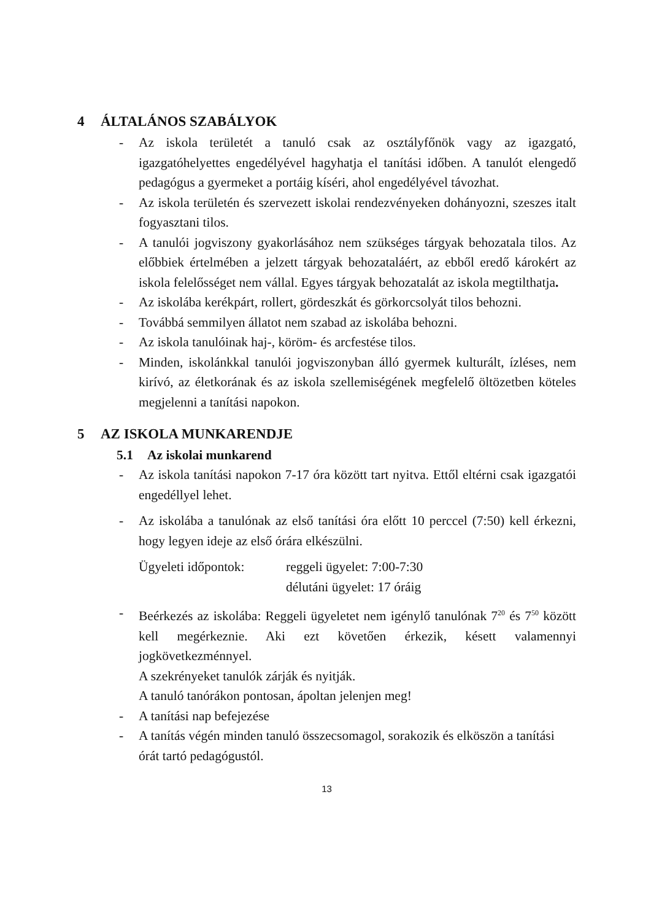4 ÁLTALÁNOS SZABÁLYOK
- Az iskola területét a tanuló csak az osztályfőnök vagy az igazgató, igazgatóhelyettes engedélyével hagyhatja el tanítási időben. A tanulót elengedő pedagógus a gyermeket a portáig kíséri, ahol engedélyével távozhat.
- Az iskola területén és szervezett iskolai rendezvényeken dohányozni, szeszes italt fogyasztani tilos.
- A tanulói jogviszony gyakorlásához nem szükséges tárgyak behozatala tilos. Az előbbiek értelmében a jelzett tárgyak behozataláért, az ebből eredő károkért az iskola felelősséget nem vállal. Egyes tárgyak behozatalát az iskola megtilthatja.
- Az iskolába kerékpárt, rollert, gördeszkát és görkorcsolyát tilos behozni.
- Továbbá semmilyen állatot nem szabad az iskolába behozni.
- Az iskola tanulóinak haj-, köröm- és arcfestése tilos.
- Minden, iskolánkkal tanulói jogviszonyban álló gyermek kulturált, ízléses, nem kirívó, az életkorának és az iskola szellemiségének megfelelő öltözetben köteles megjelenni a tanítási napokon.
5 AZ ISKOLA MUNKARENDJE
5.1 Az iskolai munkarend
- Az iskola tanítási napokon 7-17 óra között tart nyitva. Ettől eltérni csak igazgatói engedéllyel lehet.
- Az iskolába a tanulónak az első tanítási óra előtt 10 perccel (7:50) kell érkezni, hogy legyen ideje az első órára elkészülni.
Ügyeleti időpontok: reggeli ügyelet: 7:00-7:30
délutáni ügyelet: 17 óráig
- Beérkezés az iskolába: Reggeli ügyeletet nem igénylő tanulónak 7<sup>20</sup> és 7<sup>50</sup> között kell megérkeznie. Aki ezt követően érkezik, késett valamennyi jogkövetkezménnyel.
A szekrényeket tanulók zárják és nyitják.
A tanuló tanórákon pontosan, ápoltan jelenjen meg!
- A tanítási nap befejezése
- A tanítás végén minden tanuló összecsomagol, sorakozik és elköszön a tanítási órát tartó pedagógustól.
13